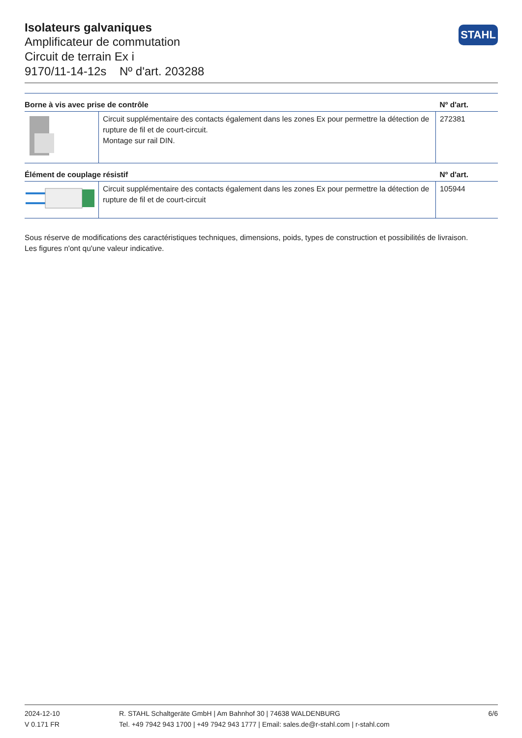Isolateurs galvaniques
Amplificateur de commutation
Circuit de terrain Ex i
9170/11-14-12s Nº d'art. 203288
STAHL
| Borne à vis avec prise de contrôle | | Nº d'art. |
| --- | --- | --- |
| | Circuit supplémentaire des contacts également dans les zones Ex pour permettre la détection de rupture de fil et de court-circuit. Montage sur rail DIN. | 272381 |
| Élément de couplage résistif | | Nº d'art. |
| | Circuit supplémentaire des contacts également dans les zones Ex pour permettre la détection de rupture de fil et de court-circuit | 105944 |
Sous réserve de modifications des caractéristiques techniques, dimensions, poids, types de construction et possibilités de livraison.
Les figures n'ont qu'une valeur indicative.
2024-12-10
V 0.171 FR
R. STAHL Schaltgeräte GmbH | Am Bahnhof 30 | 74638 WALDENBURG
Tel. +49 7942 943 1700 | +49 7942 943 1777 | Email: sales.de@r-stahl.com | r-stahl.com
6/6